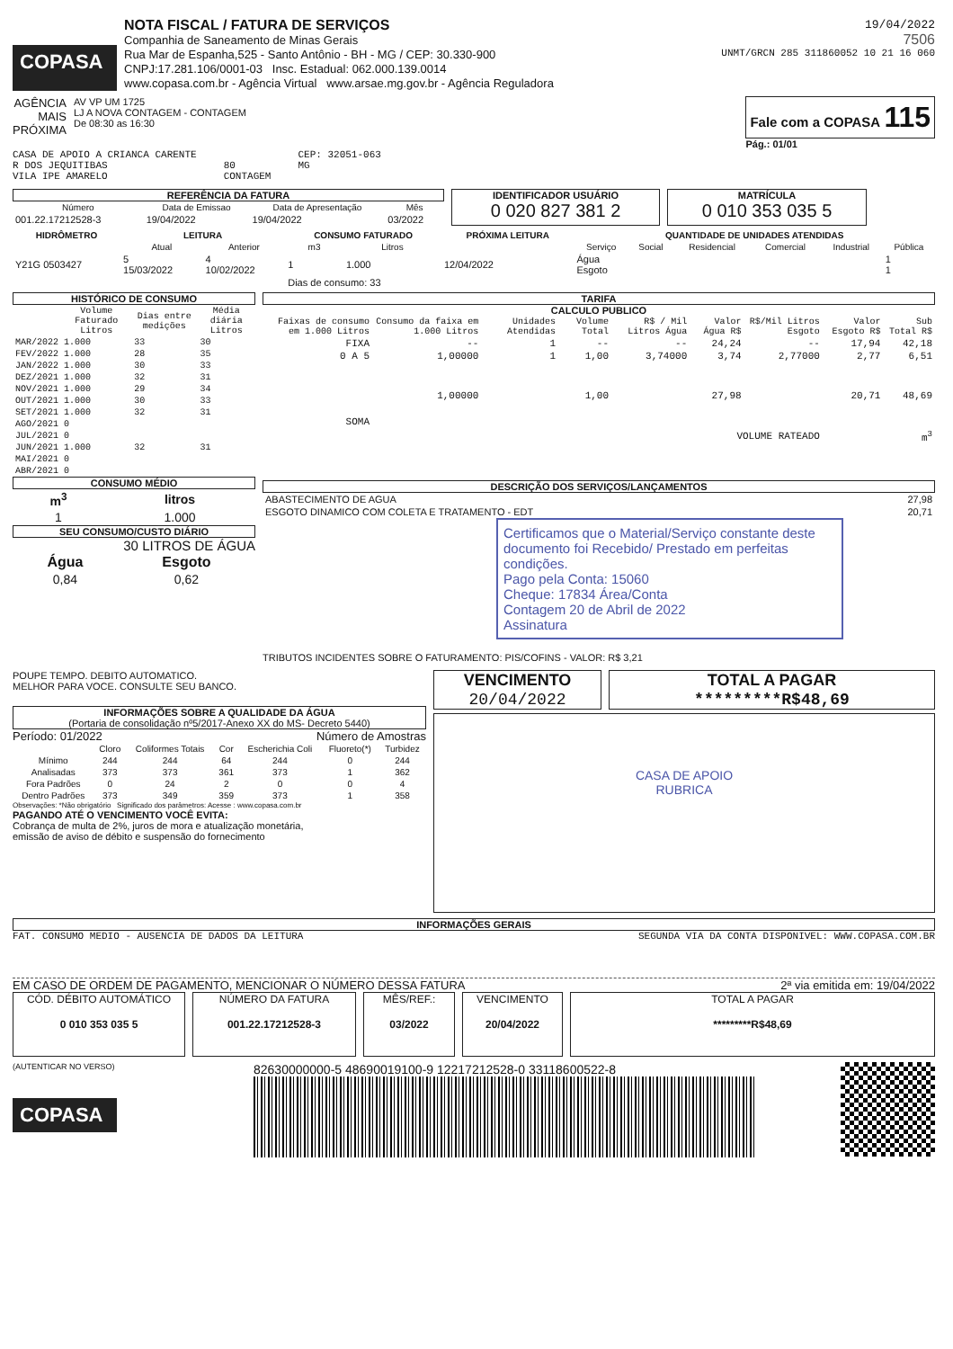COPASA
NOTA FISCAL / FATURA DE SERVIÇOS
Companhia de Saneamento de Minas Gerais
Rua Mar de Espanha,525 - Santo Antônio - BH - MG / CEP: 30.330-900
CNPJ:17.281.106/0001-03 Insc. Estadual: 062.000.139.0014
www.copasa.com.br - Agência Virtual www.arsae.mg.gov.br - Agência Reguladora
19/04/2022
7506
UNMT/GRCN 285 311860052 10 21 16 060
AGÊNCIA
MAIS
PRÓXIMA
AV VP UM 1725
LJ A NOVA CONTAGEM - CONTAGEM
De 08:30 as 16:30
Fale com a COPASA 115
Pág.: 01/01
CASA DE APOIO A CRIANCA CARENTE
R DOS JEQUITIBAS
VILA IPE AMARELO
80
CONTAGEM
CEP: 32051-063
MG
REFERÊNCIA DA FATURA
| Número | Data de Emissao | Data de Apresentação | Mês |
| --- | --- | --- | --- |
| 001.22.17212528-3 | 19/04/2022 | 19/04/2022 | 03/2022 |
IDENTIFICADOR USUÁRIO
0 020 827 381 2
MATRÍCULA
0 010 353 035 5
| HIDRÔMETRO | LEITURA | | CONSUMO FATURADO | | PRÓXIMA LEITURA | QUANTIDADE DE UNIDADES ATENDIDAS | | | | | |
| --- | --- | --- | --- | --- | --- | --- | --- | --- | --- | --- | --- |
| | Atual | Anterior | m3 | Litros | | Serviço | Social | Residencial | Comercial | Industrial | Pública |
| Y21G 0503427 | 5 15/03/2022 | 4 10/02/2022 | 1 | 1.000 | 12/04/2022 | Água Esgoto | | | | | 1 1 |
| | | | Dias de consumo: 33 | | | | | | | | |
HISTÓRICO DE CONSUMO
| | Volume Faturado Litros | Dias entre medições | Média diária Litros |
| --- | --- | --- | --- |
| MAR/2022 | 1.000 | 33 | 30 |
| FEV/2022 | 1.000 | 28 | 35 |
| JAN/2022 | 1.000 | 30 | 33 |
| DEZ/2021 | 1.000 | 32 | 31 |
| NOV/2021 | 1.000 | 29 | 34 |
| OUT/2021 | 1.000 | 30 | 33 |
| SET/2021 | 1.000 | 32 | 31 |
| AGO/2021 | 0 | | |
| JUL/2021 | 0 | | |
| JUN/2021 | 1.000 | 32 | 31 |
| MAI/2021 | 0 | | |
| ABR/2021 | 0 | | |
CONSUMO MÉDIO
| m<sup>3</sup> | litros |
| --- | --- |
| 1 | 1.000 |
SEU CONSUMO/CUSTO DIÁRIO
30 LITROS DE ÁGUA
| Água | Esgoto |
| --- | --- |
| 0,84 | 0,62 |
TARIFA
CALCULO PUBLICO
| Faixas de consumo em 1.000 Litros | Consumo da faixa em 1.000 Litros | Unidades Atendidas | Volume Total | R$ / Mil Litros Água | Valor Água R$ | R$/Mil Litros Esgoto | Valor Esgoto R$ | Sub Total R$ |
| --- | --- | --- | --- | --- | --- | --- | --- | --- |
| FIXA | -- | 1 | -- | -- | 24,24 | -- | 17,94 | 42,18 |
| 0 A 5 | 1,00000 | 1 | 1,00 | 3,74000 | 3,74 | 2,77000 | 2,77 | 6,51 |
| SOMA | 1,00000 | | 1,00 | | 27,98 | | 20,71 | 48,69 |
| VOLUME RATEADO | | | | | | | | m<sup>3</sup> |
DESCRIÇÃO DOS SERVIÇOS/LANÇAMENTOS
| ABASTECIMENTO DE AGUA | 27,98 |
| ESGOTO DINAMICO COM COLETA E TRATAMENTO - EDT | 20,71 |
Certificamos que o Material/Serviço constante deste documento foi Recebido/ Prestado em perfeitas condições.
Pago pela Conta: 15060
Cheque: 17834 Área/Conta
Contagem 20 de Abril de 2022
Assinatura
TRIBUTOS INCIDENTES SOBRE O FATURAMENTO: PIS/COFINS - VALOR: R$ 3,21
POUPE TEMPO. DEBITO AUTOMATICO.
MELHOR PARA VOCE. CONSULTE SEU BANCO.
INFORMAÇÕES SOBRE A QUALIDADE DA ÁGUA
(Portaria de consolidação nº5/2017-Anexo XX do MS- Decreto 5440)
Período: 01/2022 Número de Amostras
| | Cloro | Coliformes Totais | Cor | Escherichia Coli | Fluoreto(*) | Turbidez |
| --- | --- | --- | --- | --- | --- | --- |
| Mínimo | 244 | 244 | 64 | 244 | 0 | 244 |
| Analisadas | 373 | 373 | 361 | 373 | 1 | 362 |
| Fora Padrões | 0 | 24 | 2 | 0 | 0 | 4 |
| Dentro Padrões | 373 | 349 | 359 | 373 | 1 | 358 |
Observações: *Não obrigatório Significado dos parâmetros: Acesse : www.copasa.com.br
PAGANDO ATÉ O VENCIMENTO VOCÊ EVITA:
Cobrança de multa de 2%, juros de mora e atualização monetária,
emissão de aviso de débito e suspensão do fornecimento
VENCIMENTO
20/04/2022
TOTAL A PAGAR
*********R$48,69
CASA DE APOIO
RUBRICA
INFORMAÇÕES GERAIS
FAT. CONSUMO MEDIO - AUSENCIA DE DADOS DA LEITURA SEGUNDA VIA DA CONTA DISPONIVEL: WWW.COPASA.COM.BR
EM CASO DE ORDEM DE PAGAMENTO, MENCIONAR O NÚMERO DESSA FATURA 2ª via emitida em: 19/04/2022
CÓD. DÉBITO AUTOMÁTICO
0 010 353 035 5
NÚMERO DA FATURA
001.22.17212528-3
MÊS/REF.:
03/2022
VENCIMENTO
20/04/2022
TOTAL A PAGAR
*********R$48,69
(AUTENTICAR NO VERSO)
COPASA
82630000000-5 48690019100-9 12217212528-0 33118600522-8